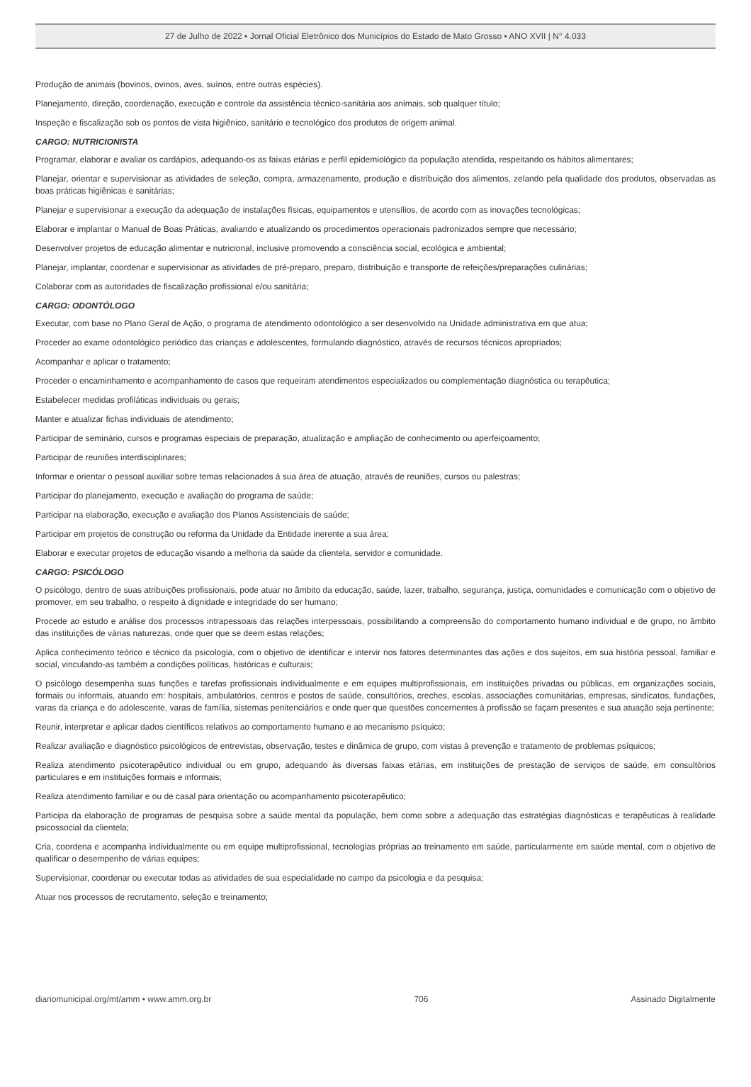27 de Julho de 2022 • Jornal Oficial Eletrônico dos Municípios do Estado de Mato Grosso • ANO XVII | N° 4.033
Produção de animais (bovinos, ovinos, aves, suínos, entre outras espécies).
Planejamento, direção, coordenação, execução e controle da assistência técnico-sanitária aos animais, sob qualquer título;
Inspeção e fiscalização sob os pontos de vista higiênico, sanitário e tecnológico dos produtos de origem animal.
CARGO: NUTRICIONISTA
Programar, elaborar e avaliar os cardápios, adequando-os as faixas etárias e perfil epidemiológico da população atendida, respeitando os hábitos alimentares;
Planejar, orientar e supervisionar as atividades de seleção, compra, armazenamento, produção e distribuição dos alimentos, zelando pela qualidade dos produtos, observadas as boas práticas higiênicas e sanitárias;
Planejar e supervisionar a execução da adequação de instalações físicas, equipamentos e utensílios, de acordo com as inovações tecnológicas;
Elaborar e implantar o Manual de Boas Práticas, avaliando e atualizando os procedimentos operacionais padronizados sempre que necessário;
Desenvolver projetos de educação alimentar e nutricional, inclusive promovendo a consciência social, ecológica e ambiental;
Planejar, implantar, coordenar e supervisionar as atividades de pré-preparo, preparo, distribuição e transporte de refeições/preparações culinárias;
Colaborar com as autoridades de fiscalização profissional e/ou sanitária;
CARGO: ODONTÓLOGO
Executar, com base no Plano Geral de Ação, o programa de atendimento odontológico a ser desenvolvido na Unidade administrativa em que atua;
Proceder ao exame odontológico periódico das crianças e adolescentes, formulando diagnóstico, através de recursos técnicos apropriados;
Acompanhar e aplicar o tratamento;
Proceder o encaminhamento e acompanhamento de casos que requeiram atendimentos especializados ou complementação diagnóstica ou terapêutica;
Estabelecer medidas profiláticas individuais ou gerais;
Manter e atualizar fichas individuais de atendimento;
Participar de seminário, cursos e programas especiais de preparação, atualização e ampliação de conhecimento ou aperfeiçoamento;
Participar de reuniões interdisciplinares;
Informar e orientar o pessoal auxiliar sobre temas relacionados à sua área de atuação, através de reuniões, cursos ou palestras;
Participar do planejamento, execução e avaliação do programa de saúde;
Participar na elaboração, execução e avaliação dos Planos Assistenciais de saúde;
Participar em projetos de construção ou reforma da Unidade da Entidade inerente a sua área;
Elaborar e executar projetos de educação visando a melhoria da saúde da clientela, servidor e comunidade.
CARGO: PSICÓLOGO
O psicólogo, dentro de suas atribuições profissionais, pode atuar no âmbito da educação, saúde, lazer, trabalho, segurança, justiça, comunidades e comunicação com o objetivo de promover, em seu trabalho, o respeito à dignidade e integridade do ser humano;
Procede ao estudo e análise dos processos intrapessoais das relações interpessoais, possibilitando a compreensão do comportamento humano individual e de grupo, no âmbito das instituições de várias naturezas, onde quer que se deem estas relações;
Aplica conhecimento teórico e técnico da psicologia, com o objetivo de identificar e intervir nos fatores determinantes das ações e dos sujeitos, em sua história pessoal, familiar e social, vinculando-as também a condições políticas, históricas e culturais;
O psicólogo desempenha suas funções e tarefas profissionais individualmente e em equipes multiprofissionais, em instituições privadas ou públicas, em organizações sociais, formais ou informais, atuando em: hospitais, ambulatórios, centros e postos de saúde, consultórios, creches, escolas, associações comunitárias, empresas, sindicatos, fundações, varas da criança e do adolescente, varas de família, sistemas penitenciários e onde quer que questões concernentes à profissão se façam presentes e sua atuação seja pertinente;
Reunir, interpretar e aplicar dados científicos relativos ao comportamento humano e ao mecanismo psíquico;
Realizar avaliação e diagnóstico psicológicos de entrevistas, observação, testes e dinâmica de grupo, com vistas à prevenção e tratamento de problemas psíquicos;
Realiza atendimento psicoterapêutico individual ou em grupo, adequando às diversas faixas etárias, em instituições de prestação de serviços de saúde, em consultórios particulares e em instituições formais e informais;
Realiza atendimento familiar e ou de casal para orientação ou acompanhamento psicoterapêutico;
Participa da elaboração de programas de pesquisa sobre a saúde mental da população, bem como sobre a adequação das estratégias diagnósticas e terapêuticas à realidade psicossocial da clientela;
Cria, coordena e acompanha individualmente ou em equipe multiprofissional, tecnologias próprias ao treinamento em saúde, particularmente em saúde mental, com o objetivo de qualificar o desempenho de várias equipes;
Supervisionar, coordenar ou executar todas as atividades de sua especialidade no campo da psicologia e da pesquisa;
Atuar nos processos de recrutamento, seleção e treinamento;
diariomunicipal.org/mt/amm • www.amm.org.br 706 Assinado Digitalmente